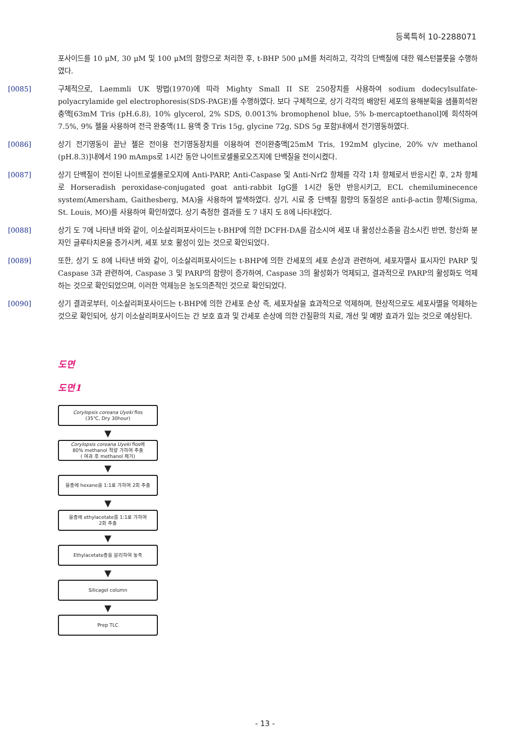등록특허 10-2288071
포사이드를 10 μM, 30 μM 및 100 μM의 함량으로 처리한 후, t-BHP 500 μM를 처리하고, 각각의 단백질에 대한 웨스턴블롯을 수행하였다.
[0085] 구체적으로, Laemmli UK 방법(1970)에 따라 Mighty Small II SE 250장치를 사용하여 sodium dodecylsulfate-polyacrylamide gel electrophoresis(SDS-PAGE)를 수행하였다. 보다 구체적으로, 상기 각각의 배양된 세포의 용해분획을 샘플희석완충액[63mM Tris (pH.6.8), 10% glycerol, 2% SDS, 0.0013% bromophenol blue, 5% b-mercaptoethanol]에 희석하여 7.5%, 9% 젤을 사용하여 전극 완충액(1L 용액 중 Tris 15g, glycine 72g, SDS 5g 포함)내에서 전기영동하였다.
[0086] 상기 전기영동이 끝난 젤은 전이용 전기영동장치를 이용하여 전이완충액[25mM Tris, 192mM glycine, 20% v/v methanol (pH.8.3)]내에서 190 mAmps로 1시간 동안 나이트로셀룰로오즈지에 단백질을 전이시켰다.
[0087] 상기 단백질이 전이된 나이트로셀룰로오지에 Anti-PARP, Anti-Caspase 및 Anti-Nrf2 항체를 각각 1차 항체로서 반응시킨 후, 2차 항체로 Horseradish peroxidase-conjugated goat anti-rabbit IgG를 1시간 동안 반응시키고, ECL chemiluminecence system(Amersham, Gaithesberg, MA)을 사용하여 발색하였다. 상기, 시료 중 단백질 함량의 동질성은 anti-β-actin 항체(Sigma, St. Louis, MO)를 사용하여 확인하였다. 상기 측정한 결과를 도 7 내지 도 8에 나타내었다.
[0088] 상기 도 7에 나타낸 바와 같이, 이소살리퍼포사이드는 t-BHP에 의한 DCFH-DA를 감소시여 세포 내 활성산소종을 감소시킨 반면, 항산화 분자인 글루타치온을 증가시켜, 세포 보호 활성이 있는 것으로 확인되었다.
[0089] 또한, 상기 도 8에 나타낸 바와 같이, 이소살리퍼포사이드는 t-BHP에 의한 간세포의 세포 손상과 관련하여, 세포자멸사 표시자인 PARP 및 Caspase 3과 관련하여, Caspase 3 및 PARP의 함량이 증가하여, Caspase 3의 활성화가 억제되고, 결과적으로 PARP의 활성화도 억제하는 것으로 확인되었으며, 이러한 억제능은 농도의존적인 것으로 확인되었다.
[0090] 상기 결과로부터, 이소살리퍼포사이드는 t-BHP에 의한 간세포 손상 즉, 세포자살을 효과적으로 억제하며, 현상적으로도 세포사멸을 억제하는 것으로 확인되어, 상기 이소살리퍼포사이드는 간 보호 효과 및 간세포 손상에 의한 간질환의 치료, 개선 및 예방 효과가 있는 것으로 예상된다.
도면
도면1
Corylopsis coreana Uyeki flos
(35℃, Dry 30hour)
▼
Corylopsis coreana Uyeki flos에
80% methanol 적량 가하여 추출
( 여과 후 methanol 제거)
▼
물층에 hexane을 1:1로 가하여 2회 추출
▼
물층에 ethylacetate를 1:1로 가하여
2회 추출
▼
Ethylacetate층을 분리하여 농축
▼
Silicagel column
▼
Prep TLC
- 13 -